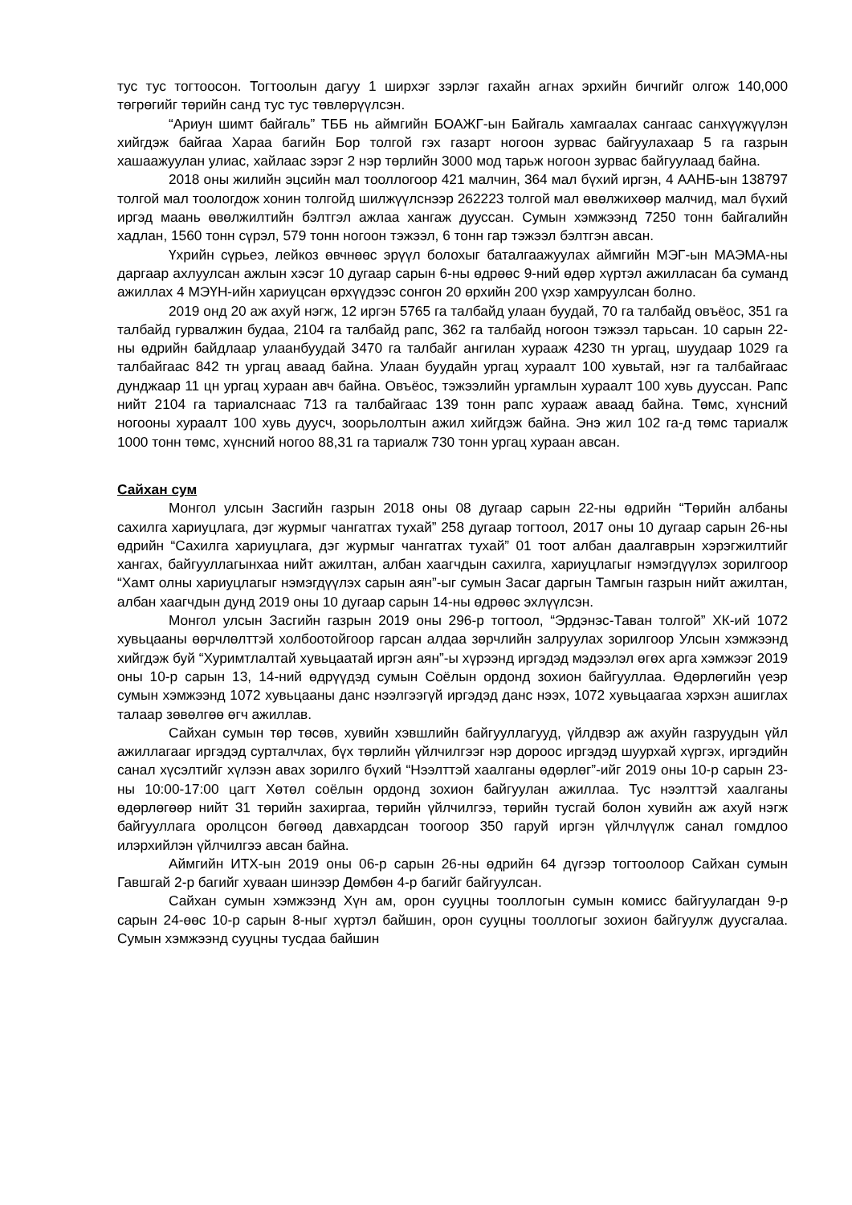тус тус тогтоосон. Тогтоолын дагуу 1 ширхэг зэрлэг гахайн агнах эрхийн бичгийг олгож 140,000 төгрөгийг төрийн санд тус тус төвлөрүүлсэн.
“Ариун шимт байгаль” ТББ нь аймгийн БОАЖГ-ын Байгаль хамгаалах сангаас санхүүжүүлэн хийгдэж байгаа Хараа багийн Бор толгой гэх газарт ногоон зурвас байгуулахаар 5 га газрын хашаажуулан улиас, хайлаас зэрэг 2 нэр төрлийн 3000 мод тарьж ногоон зурвас байгуулаад байна.
2018 оны жилийн эцсийн мал тооллогоор 421 малчин, 364 мал бүхий иргэн, 4 ААНБ-ын 138797 толгой мал тоологдож хонин толгойд шилжүүлснээр 262223 толгой мал өвөлжихөөр малчид, мал бүхий иргэд маань өвөлжилтийн бэлтгэл ажлаа хангаж дууссан. Сумын хэмжээнд 7250 тонн байгалийн хадлан, 1560 тонн сүрэл, 579 тонн ногоон тэжээл, 6 тонн гар тэжээл бэлтгэн авсан.
Үхрийн сүрьеэ, лейкоз өвчнөөс эрүүл болохыг баталгаажуулах аймгийн МЭГ-ын МАЭМА-ны даргаар ахлуулсан ажлын хэсэг 10 дугаар сарын 6-ны өдрөөс 9-ний өдөр хүртэл ажилласан ба суманд ажиллах 4 МЭҮН-ийн хариуцсан өрхүүдээс сонгон 20 өрхийн 200 үхэр хамруулсан болно.
2019 онд 20 аж ахуй нэгж, 12 иргэн 5765 га талбайд улаан буудай, 70 га талбайд овъёос, 351 га талбайд гурвалжин будаа, 2104 га талбайд рапс, 362 га талбайд ногоон тэжээл тарьсан. 10 сарын 22-ны өдрийн байдлаар улаанбуудай 3470 га талбайг ангилан хурааж 4230 тн ургац, шуудаар 1029 га талбайгаас 842 тн ургац аваад байна. Улаан буудайн ургац хураалт 100 хувьтай, нэг га талбайгаас дунджаар 11 цн ургац хураан авч байна. Овъёос, тэжээлийн ургамлын хураалт 100 хувь дууссан. Рапс нийт 2104 га тариалснаас 713 га талбайгаас 139 тонн рапс хурааж аваад байна. Төмс, хүнсний ногооны хураалт 100 хувь дуусч, зоорьлолтын ажил хийгдэж байна. Энэ жил 102 га-д төмс тариалж 1000 тонн төмс, хүнсний ногоо 88,31 га тариалж 730 тонн ургац хураан авсан.
Сайхан сум
Монгол улсын Засгийн газрын 2018 оны 08 дугаар сарын 22-ны өдрийн “Төрийн албаны сахилга хариуцлага, дэг журмыг чангатгах тухай” 258 дугаар тогтоол, 2017 оны 10 дугаар сарын 26-ны өдрийн “Сахилга хариуцлага, дэг журмыг чангатгах тухай” 01 тоот албан даалгаврын хэрэгжилтийг хангах, байгууллагынхаа нийт ажилтан, албан хаагчдын сахилга, хариуцлагыг нэмэгдүүлэх зорилгоор “Хамт олны хариуцлагыг нэмэгдүүлэх сарын аян”-ыг сумын Засаг даргын Тамгын газрын нийт ажилтан, албан хаагчдын дунд 2019 оны 10 дугаар сарын 14-ны өдрөөс эхлүүлсэн.
Монгол улсын Засгийн газрын 2019 оны 296-р тогтоол, “Эрдэнэс-Таван толгой” ХК-ий 1072 хувьцааны өөрчлөлттэй холбоотойгоор гарсан алдаа зөрчлийн залруулах зорилгоор Улсын хэмжээнд хийгдэж буй “Хуримтлалтай хувьцаатай иргэн аян”-ы хүрээнд иргэдэд мэдээлэл өгөх арга хэмжээг 2019 оны 10-р сарын 13, 14-ний өдрүүдэд сумын Соёлын ордонд зохион байгууллаа. Өдөрлөгийн үеэр сумын хэмжээнд 1072 хувьцааны данс нээлгээгүй иргэдэд данс нээх, 1072 хувьцаагаа хэрхэн ашиглах талаар зөвөлгөө өгч ажиллав.
Сайхан сумын төр төсөв, хувийн хэвшлийн байгууллагууд, үйлдвэр аж ахуйн газруудын үйл ажиллагааг иргэдэд сурталчлах, бүх төрлийн үйлчилгээг нэр дороос иргэдэд шуурхай хүргэх, иргэдийн санал хүсэлтийг хүлээн авах зорилго бүхий “Нээлттэй хаалганы өдөрлөг”-ийг 2019 оны 10-р сарын 23-ны 10:00-17:00 цагт Хөтөл соёлын ордонд зохион байгуулан ажиллаа. Тус нээлттэй хаалганы өдөрлөгөөр нийт 31 төрийн захиргаа, төрийн үйлчилгээ, төрийн тусгай болон хувийн аж ахуй нэгж байгууллага оролцсон бөгөөд давхардсан тоогоор 350 гаруй иргэн үйлчлүүлж санал гомдлоо илэрхийлэн үйлчилгээ авсан байна.
Аймгийн ИТХ-ын 2019 оны 06-р сарын 26-ны өдрийн 64 дүгээр тогтоолоор Сайхан сумын Гавшгай 2-р багийг хуваан шинээр Дөмбөн 4-р багийг байгуулсан.
Сайхан сумын хэмжээнд Хүн ам, орон сууцны тооллогын сумын комисс байгуулагдан 9-р сарын 24-өөс 10-р сарын 8-ныг хүртэл байшин, орон сууцны тооллогыг зохион байгуулж дуусгалаа. Сумын хэмжээнд сууцны тусдаа байшин